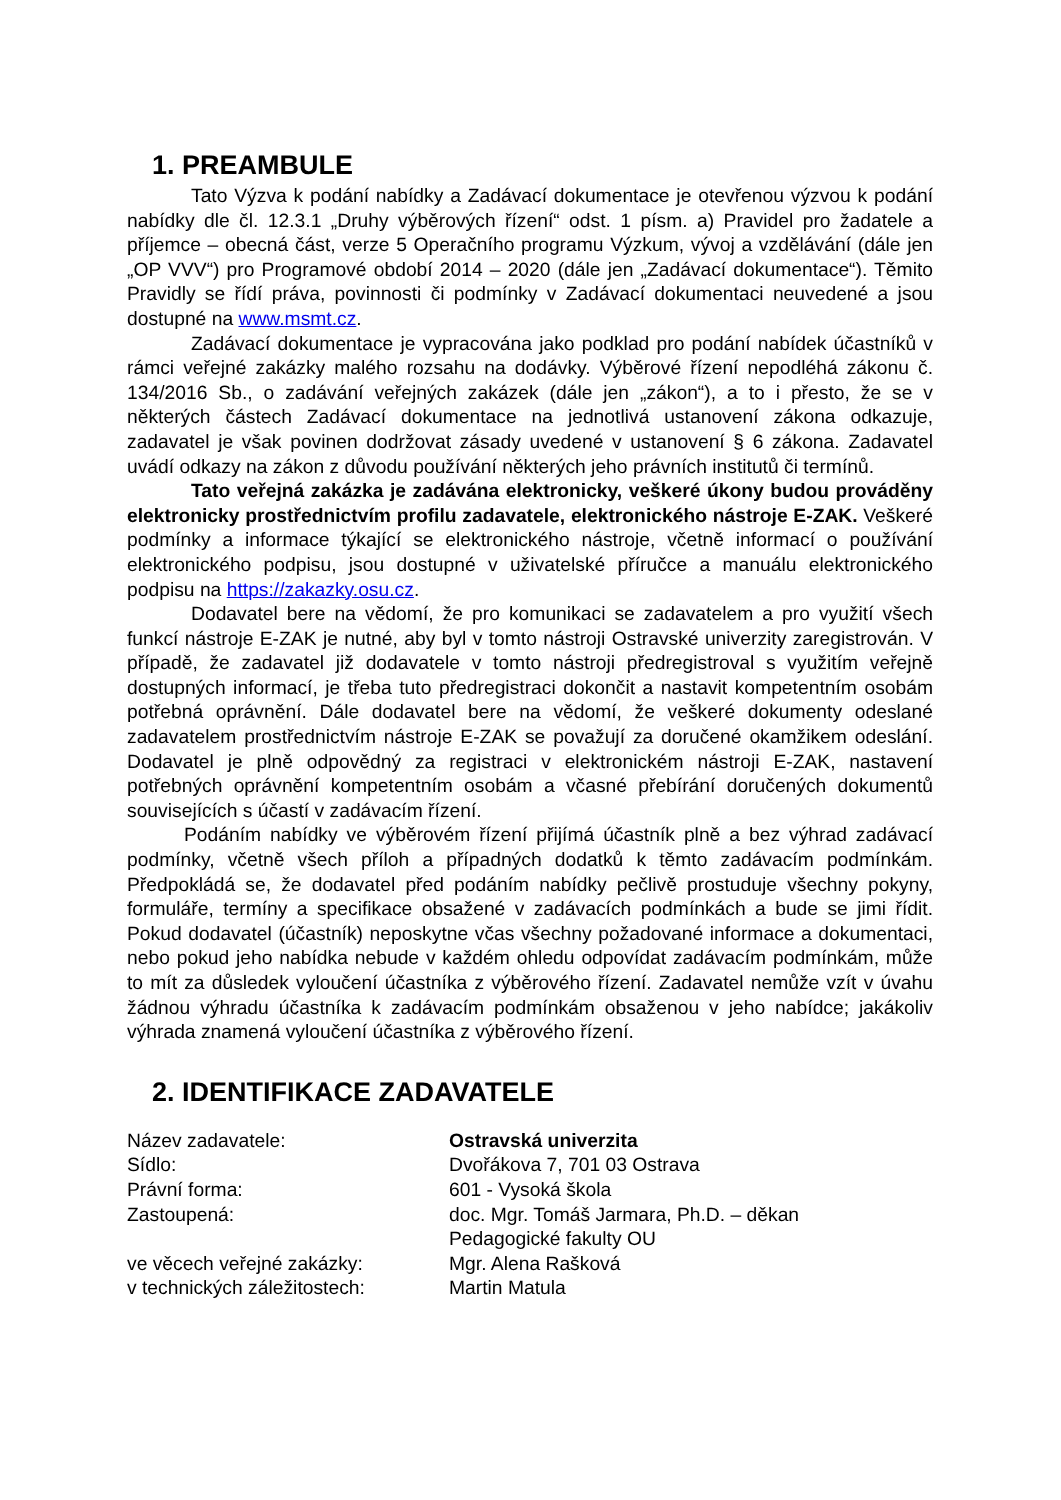1. PREAMBULE
Tato Výzva k podání nabídky a Zadávací dokumentace je otevřenou výzvou k podání nabídky dle čl. 12.3.1 „Druhy výběrových řízení“ odst. 1 písm. a) Pravidel pro žadatele a příjemce – obecná část, verze 5 Operačního programu Výzkum, vývoj a vzdělávání (dále jen „OP VVV“) pro Programové období 2014 – 2020 (dále jen „Zadávací dokumentace“). Těmito Pravidly se řídí práva, povinnosti či podmínky v Zadávací dokumentaci neuvedené a jsou dostupné na www.msmt.cz.
Zadávací dokumentace je vypracována jako podklad pro podání nabídek účastníků v rámci veřejné zakázky malého rozsahu na dodávky. Výběrové řízení nepodléhá zákonu č. 134/2016 Sb., o zadávání veřejných zakázek (dále jen „zákon“), a to i přesto, že se v některých částech Zadávací dokumentace na jednotlivá ustanovení zákona odkazuje, zadavatel je však povinen dodržovat zásady uvedené v ustanovení § 6 zákona. Zadavatel uvádí odkazy na zákon z důvodu používání některých jeho právních institutů či termínů.
Tato veřejná zakázka je zadávána elektronicky, veškeré úkony budou prováděny elektronicky prostřednictvím profilu zadavatele, elektronického nástroje E-ZAK. Veškeré podmínky a informace týkající se elektronického nástroje, včetně informací o používání elektronického podpisu, jsou dostupné v uživatelské příručce a manuálu elektronického podpisu na https://zakazky.osu.cz.
Dodavatel bere na vědomí, že pro komunikaci se zadavatelem a pro využití všech funkcí nástroje E-ZAK je nutné, aby byl v tomto nástroji Ostravské univerzity zaregistrován. V případě, že zadavatel již dodavatele v tomto nástroji předregistroval s využitím veřejně dostupných informací, je třeba tuto předregistraci dokončit a nastavit kompetentním osobám potřebná oprávnění. Dále dodavatel bere na vědomí, že veškeré dokumenty odeslané zadavatelem prostřednictvím nástroje E-ZAK se považují za doručené okamžikem odeslání. Dodavatel je plně odpovědný za registraci v elektronickém nástroji E-ZAK, nastavení potřebných oprávnění kompetentním osobám a včasné přebírání doručených dokumentů souvisejících s účastí v zadávacím řízení.
Podáním nabídky ve výběrovém řízení přijímá účastník plně a bez výhrad zadávací podmínky, včetně všech příloh a případných dodatků k těmto zadávacím podmínkám. Předpokládá se, že dodavatel před podáním nabídky pečlivě prostuduje všechny pokyny, formuláře, termíny a specifikace obsažené v zadávacích podmínkách a bude se jimi řídit. Pokud dodavatel (účastník) neposkytne včas všechny požadované informace a dokumentaci, nebo pokud jeho nabídka nebude v každém ohledu odpovídat zadávacím podmínkám, může to mít za důsledek vyloučení účastníka z výběrového řízení. Zadavatel nemůže vzít v úvahu žádnou výhradu účastníka k zadávacím podmínkám obsaženou v jeho nabídce; jakákoliv výhrada znamená vyloučení účastníka z výběrového řízení.
2. IDENTIFIKACE ZADAVATELE
| Název zadavatele: | Ostravská univerzita |
| Sídlo: | Dvořákova 7, 701 03 Ostrava |
| Právní forma: | 601 - Vysoká škola |
| Zastoupená: | doc. Mgr. Tomáš Jarmara, Ph.D. – děkan Pedagogické fakulty OU |
| ve věcech veřejné zakázky: | Mgr. Alena Rašková |
| v technických záležitostech: | Martin Matula |